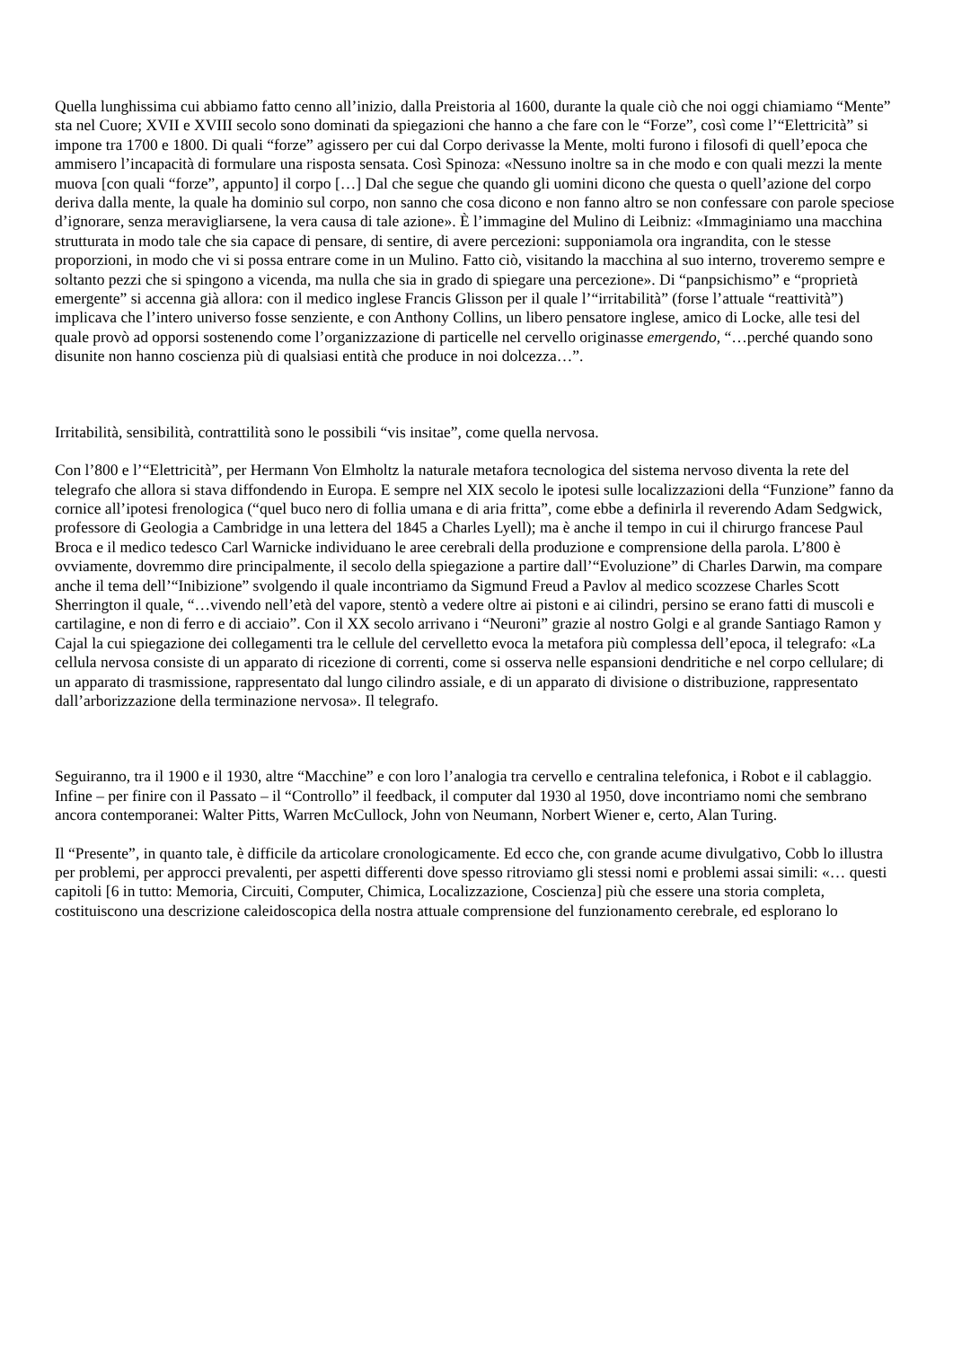Quella lunghissima cui abbiamo fatto cenno all’inizio, dalla Preistoria al 1600, durante la quale ciò che noi oggi chiamiamo “Mente” sta nel Cuore; XVII e XVIII secolo sono dominati da spiegazioni che hanno a che fare con le “Forze”, così come l’“Elettricità” si impone tra 1700 e 1800. Di quali “forze” agissero per cui dal Corpo derivasse la Mente, molti furono i filosofi di quell’epoca che ammisero l’incapacità di formulare una risposta sensata. Così Spinoza: «Nessuno inoltre sa in che modo e con quali mezzi la mente muova [con quali “forze”, appunto] il corpo […] Dal che segue che quando gli uomini dicono che questa o quell’azione del corpo deriva dalla mente, la quale ha dominio sul corpo, non sanno che cosa dicono e non fanno altro se non confessare con parole speciose d’ignorare, senza meravigliarsene, la vera causa di tale azione». È l’immagine del Mulino di Leibniz: «Immaginiamo una macchina strutturata in modo tale che sia capace di pensare, di sentire, di avere percezioni: supponiamola ora ingrandita, con le stesse proporzioni, in modo che vi si possa entrare come in un Mulino. Fatto ciò, visitando la macchina al suo interno, troveremo sempre e soltanto pezzi che si spingono a vicenda, ma nulla che sia in grado di spiegare una percezione». Di “panpsichismo” e “proprietà emergente” si accenna già allora: con il medico inglese Francis Glisson per il quale l’“irritabilità” (forse l’attuale “reattività”) implicava che l’intero universo fosse senziente, e con Anthony Collins, un libero pensatore inglese, amico di Locke, alle tesi del quale provò ad opporsi sostenendo come l’organizzazione di particelle nel cervello originasse emergendo, “…perché quando sono disunite non hanno coscienza più di qualsiasi entità che produce in noi dolcezza…”.
Irritabilità, sensibilità, contrattilità sono le possibili “vis insitae”, come quella nervosa.
Con l’800 e l’“Elettricità”, per Hermann Von Elmholtz la naturale metafora tecnologica del sistema nervoso diventa la rete del telegrafo che allora si stava diffondendo in Europa. E sempre nel XIX secolo le ipotesi sulle localizzazioni della “Funzione” fanno da cornice all’ipotesi frenologica (“quel buco nero di follia umana e di aria fritta”, come ebbe a definirla il reverendo Adam Sedgwick, professore di Geologia a Cambridge in una lettera del 1845 a Charles Lyell); ma è anche il tempo in cui il chirurgo francese Paul Broca e il medico tedesco Carl Warnicke individuano le aree cerebrali della produzione e comprensione della parola. L’800 è ovviamente, dovremmo dire principalmente, il secolo della spiegazione a partire dall’“Evoluzione” di Charles Darwin, ma compare anche il tema dell’“Inibizione” svolgendo il quale incontriamo da Sigmund Freud a Pavlov al medico scozzese Charles Scott Sherrington il quale, “…vivendo nell’età del vapore, stentò a vedere oltre ai pistoni e ai cilindri, persino se erano fatti di muscoli e cartilagine, e non di ferro e di acciaio”. Con il XX secolo arrivano i “Neuroni” grazie al nostro Golgi e al grande Santiago Ramon y Cajal la cui spiegazione dei collegamenti tra le cellule del cervelletto evoca la metafora più complessa dell’epoca, il telegrafo: «La cellula nervosa consiste di un apparato di ricezione di correnti, come si osserva nelle espansioni dendritiche e nel corpo cellulare; di un apparato di trasmissione, rappresentato dal lungo cilindro assiale, e di un apparato di divisione o distribuzione, rappresentato dall’arborizzazione della terminazione nervosa». Il telegrafo.
Seguiranno, tra il 1900 e il 1930, altre “Macchine” e con loro l’analogia tra cervello e centralina telefonica, i Robot e il cablaggio. Infine – per finire con il Passato – il “Controllo” il feedback, il computer dal 1930 al 1950, dove incontriamo nomi che sembrano ancora contemporanei: Walter Pitts, Warren McCullock, John von Neumann, Norbert Wiener e, certo, Alan Turing.
Il “Presente”, in quanto tale, è difficile da articolare cronologicamente. Ed ecco che, con grande acume divulgativo, Cobb lo illustra per problemi, per approcci prevalenti, per aspetti differenti dove spesso ritroviamo gli stessi nomi e problemi assai simili: «… questi capitoli [6 in tutto: Memoria, Circuiti, Computer, Chimica, Localizzazione, Coscienza] più che essere una storia completa, costituiscono una descrizione caleidoscopica della nostra attuale comprensione del funzionamento cerebrale, ed esplorano lo